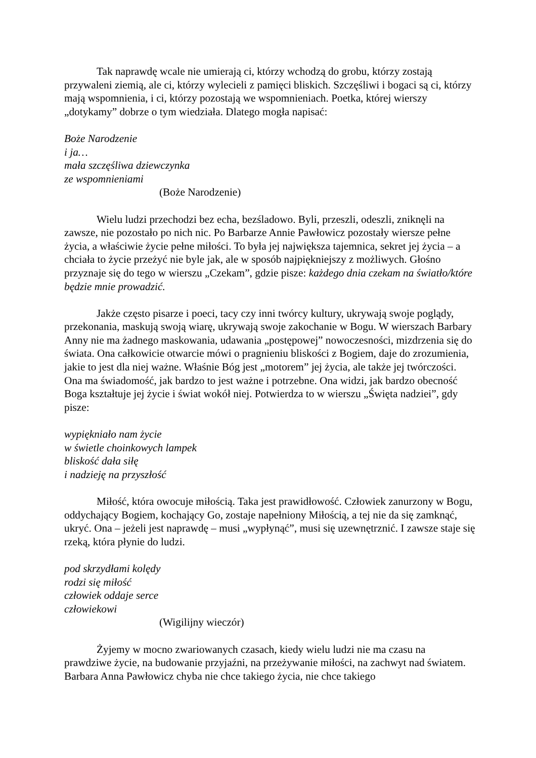Tak naprawdę wcale nie umierają ci, którzy wchodzą do grobu, którzy zostają przywaleni ziemią, ale ci, którzy wylecieli z pamięci bliskich. Szczęśliwi i bogaci są ci, którzy mają wspomnienia, i ci, którzy pozostają we wspomnieniach. Poetka, której wierszy „dotykamy” dobrze o tym wiedziała. Dlatego mogła napisać:
Boże Narodzenie
i ja…
mała szczęśliwa dziewczynka
ze wspomnieniami
(Boże Narodzenie)
Wielu ludzi przechodzi bez echa, bezśladowo. Byli, przeszli, odeszli, zniknęli na zawsze, nie pozostało po nich nic. Po Barbarze Annie Pawłowicz pozostały wiersze pełne życia, a właściwie życie pełne miłości. To była jej największa tajemnica, sekret jej życia – a chciała to życie przeżyć nie byle jak, ale w sposób najpiękniejszy z możliwych. Głośno przyznaje się do tego w wierszu „Czekam”, gdzie pisze: każdego dnia czekam na światło/które będzie mnie prowadzić.
Jakże często pisarze i poeci, tacy czy inni twórcy kultury, ukrywają swoje poglądy, przekonania, maskują swoją wiarę, ukrywają swoje zakochanie w Bogu. W wierszach Barbary Anny nie ma żadnego maskowania, udawania „postępowej” nowoczesności, mizdrzenia się do świata. Ona całkowicie otwarcie mówi o pragnieniu bliskości z Bogiem, daje do zrozumienia, jakie to jest dla niej ważne. Właśnie Bóg jest „motorem” jej życia, ale także jej twórczości. Ona ma świadomość, jak bardzo to jest ważne i potrzebne. Ona widzi, jak bardzo obecność Boga kształtuje jej życie i świat wokół niej. Potwierdza to w wierszu „Święta nadziei”, gdy pisze:
wypiękniało nam życie
w świetle choinkowych lampek
bliskość dała siłę
i nadzieję na przyszłość
Miłość, która owocuje miłością. Taka jest prawidłowość. Człowiek zanurzony w Bogu, oddychający Bogiem, kochający Go, zostaje napełniony Miłością, a tej nie da się zamknąć, ukryć. Ona – jeżeli jest naprawdę – musi „wypłynąć”, musi się uzewnętrznić. I zawsze staje się rzeką, która płynie do ludzi.
pod skrzydłami kolędy
rodzi się miłość
człowiek oddaje serce
człowiekowi
(Wigilijny wieczór)
Żyjemy w mocno zwariowanych czasach, kiedy wielu ludzi nie ma czasu na prawdziwe życie, na budowanie przyjaźni, na przeżywanie miłości, na zachwyt nad światem. Barbara Anna Pawłowicz chyba nie chce takiego życia, nie chce takiego